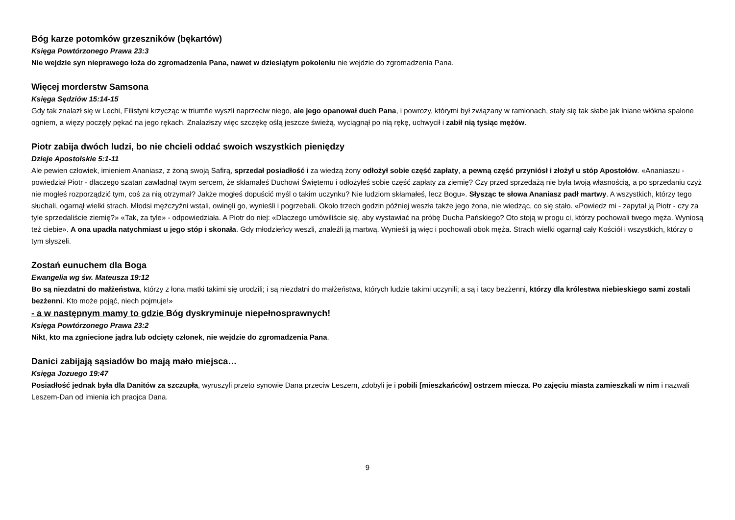Bóg karze potomków grzeszników (bękartów)
Księga Powtórzonego Prawa 23:3
Nie wejdzie syn nieprawego łoża do zgromadzenia Pana, nawet w dziesiątym pokoleniu nie wejdzie do zgromadzenia Pana.
Więcej morderstw Samsona
Księga Sędziów 15:14-15
Gdy tak znalazł się w Lechi, Filistyni krzycząc w triumfie wyszli naprzeciw niego, ale jego opanował duch Pana, i powrozy, którymi był związany w ramionach, stały się tak słabe jak lniane włókna spalone ogniem, a więzy poczęły pękać na jego rękach. Znalazłszy więc szczękę oślą jeszcze świeżą, wyciągnął po nią rękę, uchwycił i zabił nią tysiąc mężów.
Piotr zabija dwóch ludzi, bo nie chcieli oddać swoich wszystkich pieniędzy
Dzieje Apostolskie 5:1-11
Ale pewien człowiek, imieniem Ananiasz, z żoną swoją Safirą, sprzedał posiadłość i za wiedzą żony odłożył sobie część zapłaty, a pewną część przyniósł i złożył u stóp Apostołów. «Ananiaszu - powiedział Piotr - dlaczego szatan zawładnął twym sercem, że skłamałeś Duchowi Świętemu i odłożyłeś sobie część zapłaty za ziemię? Czy przed sprzedażą nie była twoją własnością, a po sprzedaniu czyż nie mogłeś rozporządzić tym, coś za nią otrzymał? Jakże mogłeś dopuścić myśl o takim uczynku? Nie ludziom skłamałeś, lecz Bogu». Słysząc te słowa Ananiasz padł martwy. A wszystkich, którzy tego słuchali, ogarnął wielki strach. Młodsi mężczyźni wstali, owinęli go, wynieśli i pogrzebali. Około trzech godzin później weszła także jego żona, nie wiedząc, co się stało. «Powiedz mi - zapytał ją Piotr - czy za tyle sprzedaliście ziemię?» «Tak, za tyle» - odpowiedziała. A Piotr do niej: «Dlaczego umówiliście się, aby wystawiać na próbę Ducha Pańskiego? Oto stoją w progu ci, którzy pochowali twego męża. Wyniosą też ciebie». A ona upadła natychmiast u jego stóp i skonała. Gdy młodzieńcy weszli, znaleźli ją martwą. Wynieśli ją więc i pochowali obok męża. Strach wielki ogarnął cały Kościół i wszystkich, którzy o tym słyszeli.
Zostań eunuchem dla Boga
Ewangelia wg św. Mateusza 19:12
Bo są niezdatni do małżeństwa, którzy z łona matki takimi się urodzili; i są niezdatni do małżeństwa, których ludzie takimi uczynili; a są i tacy bezżenni, którzy dla królestwa niebieskiego sami zostali bezżenni. Kto może pojąć, niech pojmuje!»
- a w następnym mamy to gdzie Bóg dyskryminuje niepełnosprawnych!
Księga Powtórzonego Prawa 23:2
Nikt, kto ma zgniecione jądra lub odcięty członek, nie wejdzie do zgromadzenia Pana.
Danici zabijają sąsiadów bo mają mało miejsca…
Księga Jozuego 19:47
Posiadłość jednak była dla Danitów za szczupła, wyruszyli przeto synowie Dana przeciw Leszem, zdobyli je i pobili [mieszkańców] ostrzem miecza. Po zajęciu miasta zamieszkali w nim i nazwali Leszem-Dan od imienia ich praojca Dana.
9